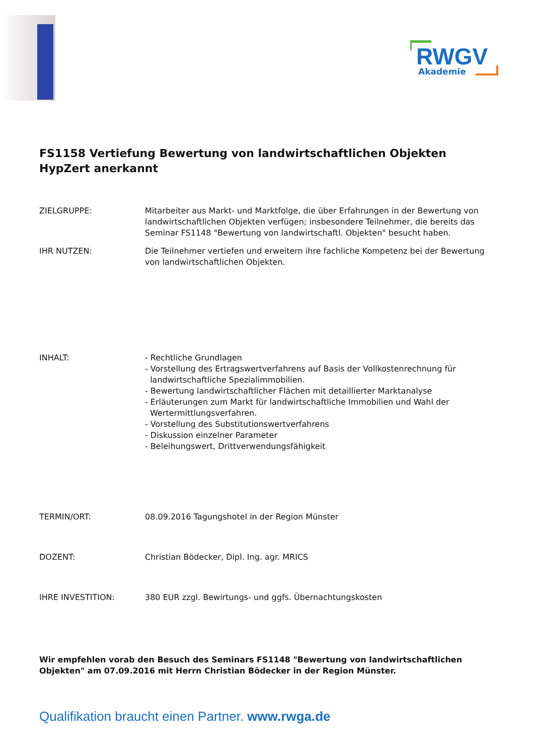RWGV
Akademie
FS1158 Vertiefung Bewertung von landwirtschaftlichen Objekten
HypZert anerkannt
ZIELGRUPPE: Mitarbeiter aus Markt- und Marktfolge, die über Erfahrungen in der Bewertung von landwirtschaftlichen Objekten verfügen; insbesondere Teilnehmer, die bereits das Seminar FS1148 "Bewertung von landwirtschaftl. Objekten" besucht haben.
IHR NUTZEN: Die Teilnehmer vertiefen und erweitern ihre fachliche Kompetenz bei der Bewertung von landwirtschaftlichen Objekten.
INHALT: - Rechtliche Grundlagen
- Vorstellung des Ertragswertverfahrens auf Basis der Vollkostenrechnung für
landwirtschaftliche Spezialimmobilien.
- Bewertung landwirtschaftlicher Flächen mit detaillierter Marktanalyse
- Erläuterungen zum Markt für landwirtschaftliche Immobilien und Wahl der
Wertermittlungsverfahren.
- Vorstellung des Substitutionswertverfahrens
- Diskussion einzelner Parameter
- Beleihungswert, Drittverwendungsfähigkeit
TERMIN/ORT: 08.09.2016 Tagungshotel in der Region Münster
DOZENT: Christian Bödecker, Dipl. Ing. agr. MRICS
IHRE INVESTITION: 380 EUR zzgl. Bewirtungs- und ggfs. Übernachtungskosten
Wir empfehlen vorab den Besuch des Seminars FS1148 "Bewertung von landwirtschaftlichen Objekten" am 07.09.2016 mit Herrn Christian Bödecker in der Region Münster.
Qualifikation braucht einen Partner. www.rwga.de